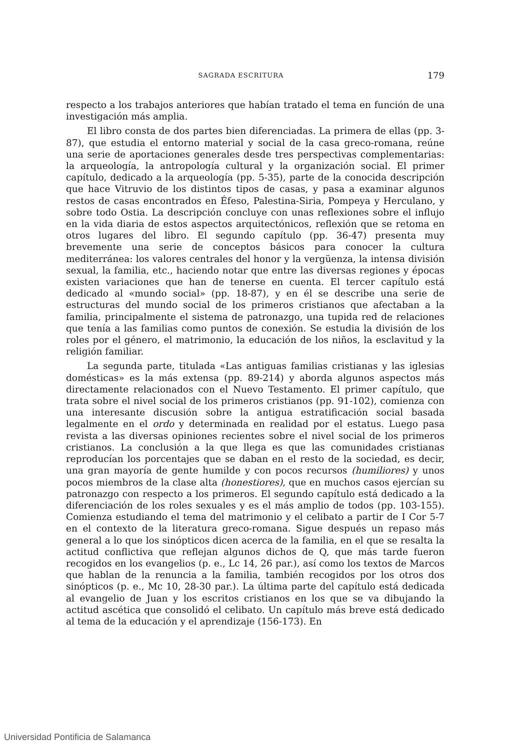SAGRADA ESCRITURA 179
respecto a los trabajos anteriores que habían tratado el tema en función de una investigación más amplia.
El libro consta de dos partes bien diferenciadas. La primera de ellas (pp. 3-87), que estudia el entorno material y social de la casa greco-romana, reúne una serie de aportaciones generales desde tres perspectivas complementarias: la arqueología, la antropología cultural y la organización social. El primer capítulo, dedicado a la arqueología (pp. 5-35), parte de la conocida descripción que hace Vitruvio de los distintos tipos de casas, y pasa a examinar algunos restos de casas encontrados en Éfeso, Palestina-Siria, Pompeya y Herculano, y sobre todo Ostia. La descripción concluye con unas reflexiones sobre el influjo en la vida diaria de estos aspectos arquitectónicos, reflexión que se retoma en otros lugares del libro. El segundo capítulo (pp. 36-47) presenta muy brevemente una serie de conceptos básicos para conocer la cultura mediterránea: los valores centrales del honor y la vergüenza, la intensa división sexual, la familia, etc., haciendo notar que entre las diversas regiones y épocas existen variaciones que han de tenerse en cuenta. El tercer capítulo está dedicado al «mundo social» (pp. 18-87), y en él se describe una serie de estructuras del mundo social de los primeros cristianos que afectaban a la familia, principalmente el sistema de patronazgo, una tupida red de relaciones que tenía a las familias como puntos de conexión. Se estudia la división de los roles por el género, el matrimonio, la educación de los niños, la esclavitud y la religión familiar.
La segunda parte, titulada «Las antiguas familias cristianas y las iglesias domésticas» es la más extensa (pp. 89-214) y aborda algunos aspectos más directamente relacionados con el Nuevo Testamento. El primer capítulo, que trata sobre el nivel social de los primeros cristianos (pp. 91-102), comienza con una interesante discusión sobre la antigua estratificación social basada legalmente en el ordo y determinada en realidad por el estatus. Luego pasa revista a las diversas opiniones recientes sobre el nivel social de los primeros cristianos. La conclusión a la que llega es que las comunidades cristianas reproducían los porcentajes que se daban en el resto de la sociedad, es decir, una gran mayoría de gente humilde y con pocos recursos (humiliores) y unos pocos miembros de la clase alta (honestiores), que en muchos casos ejercían su patronazgo con respecto a los primeros. El segundo capítulo está dedicado a la diferenciación de los roles sexuales y es el más amplio de todos (pp. 103-155). Comienza estudiando el tema del matrimonio y el celibato a partir de I Cor 5-7 en el contexto de la literatura greco-romana. Sigue después un repaso más general a lo que los sinópticos dicen acerca de la familia, en el que se resalta la actitud conflictiva que reflejan algunos dichos de Q, que más tarde fueron recogidos en los evangelios (p. e., Lc 14, 26 par.), así como los textos de Marcos que hablan de la renuncia a la familia, también recogidos por los otros dos sinópticos (p. e., Mc 10, 28-30 par.). La última parte del capítulo está dedicada al evangelio de Juan y los escritos cristianos en los que se va dibujando la actitud ascética que consolidó el celibato. Un capítulo más breve está dedicado al tema de la educación y el aprendizaje (156-173). En
Universidad Pontificia de Salamanca